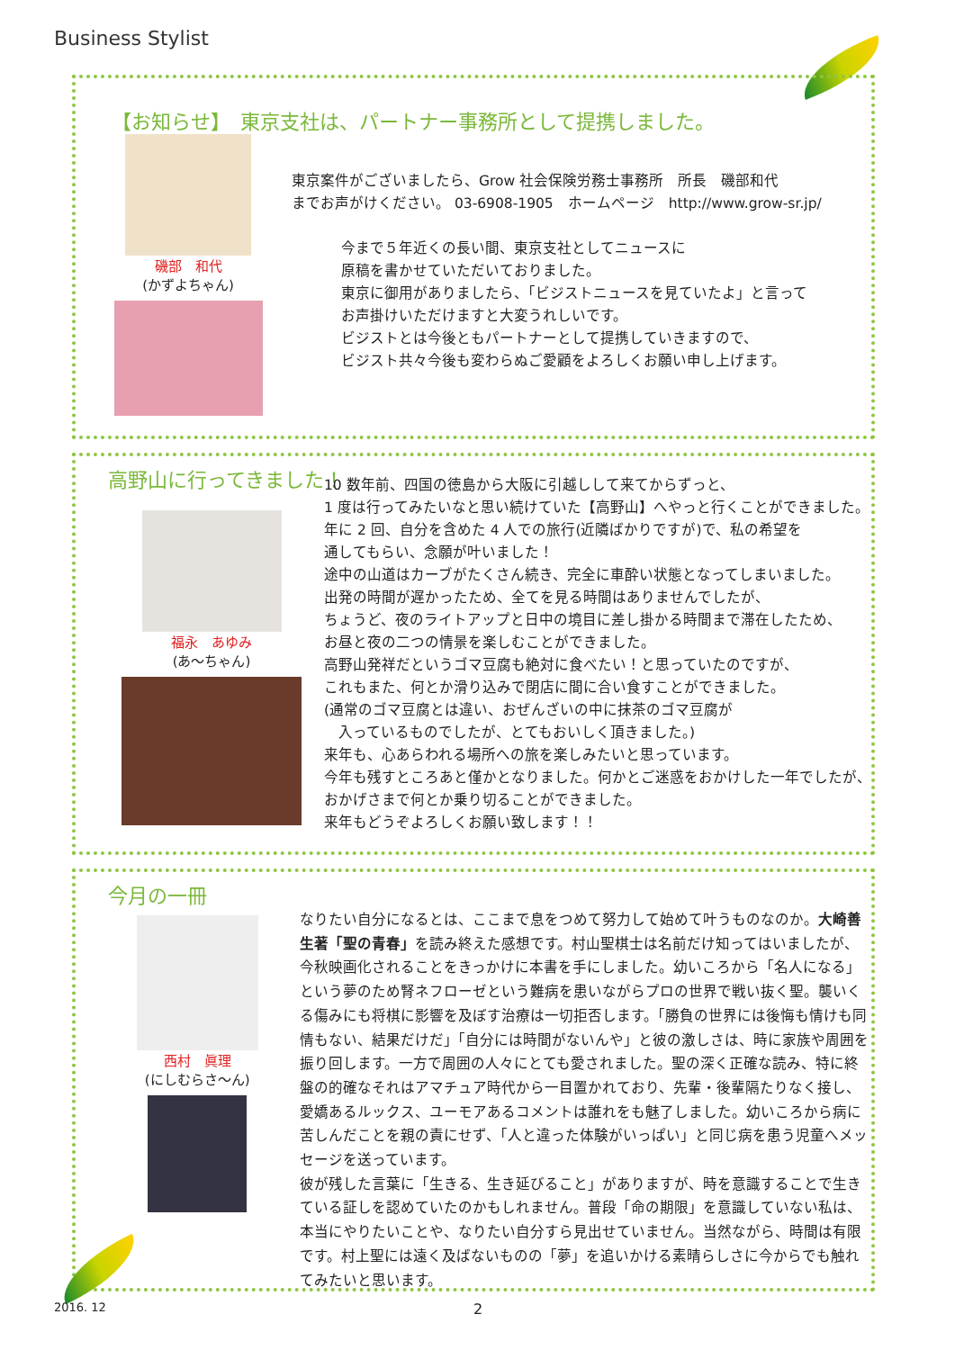Business Stylist
【お知らせ】　東京支社は、パートナー事務所として提携しました。
磯部　和代
(かずよちゃん)
東京案件がございましたら、Grow 社会保険労務士事務所　所長　磯部和代
までお声がけください。 03-6908-1905　ホームページ　http://www.grow-sr.jp/
今まで５年近くの長い間、東京支社としてニュースに
原稿を書かせていただいておりました。
東京に御用がありましたら、「ビジストニュースを見ていたよ」と言って
お声掛けいただけますと大変うれしいです。
ビジストとは今後ともパートナーとして提携していきますので、
ビジスト共々今後も変わらぬご愛顧をよろしくお願い申し上げます。
高野山に行ってきました！
福永　あゆみ
(あ～ちゃん)
10 数年前、四国の徳島から大阪に引越しして来てからずっと、
1 度は行ってみたいなと思い続けていた【高野山】へやっと行くことができました。
年に 2 回、自分を含めた 4 人での旅行(近隣ばかりですが)で、私の希望を
通してもらい、念願が叶いました！
途中の山道はカーブがたくさん続き、完全に車酔い状態となってしまいました。
出発の時間が遅かったため、全てを見る時間はありませんでしたが、
ちょうど、夜のライトアップと日中の境目に差し掛かる時間まで滞在したため、
お昼と夜の二つの情景を楽しむことができました。
高野山発祥だというゴマ豆腐も絶対に食べたい！と思っていたのですが、
これもまた、何とか滑り込みで閉店に間に合い食すことができました。
(通常のゴマ豆腐とは違い、おぜんざいの中に抹茶のゴマ豆腐が
　入っているものでしたが、とてもおいしく頂きました。)
来年も、心あらわれる場所への旅を楽しみたいと思っています。
今年も残すところあと僅かとなりました。何かとご迷惑をおかけした一年でしたが、
おかげさまで何とか乗り切ることができました。
来年もどうぞよろしくお願い致します！！
今月の一冊
西村　眞理
(にしむらさ～ん)
なりたい自分になるとは、ここまで息をつめて努力して始めて叶うものなのか。大崎善生著「聖の青春」を読み終えた感想です。村山聖棋士は名前だけ知ってはいましたが、今秋映画化されることをきっかけに本書を手にしました。幼いころから「名人になる」という夢のため腎ネフローゼという難病を患いながらプロの世界で戦い抜く聖。襲いくる傷みにも将棋に影響を及ぼす治療は一切拒否します。「勝負の世界には後悔も情けも同情もない、結果だけだ」「自分には時間がないんや」と彼の激しさは、時に家族や周囲を振り回します。一方で周囲の人々にとても愛されました。聖の深く正確な読み、特に終盤の的確なそれはアマチュア時代から一目置かれており、先輩・後輩隔たりなく接し、愛嬌あるルックス、ユーモアあるコメントは誰れをも魅了しました。幼いころから病に苦しんだことを親の責にせず、「人と違った体験がいっぱい」と同じ病を患う児童へメッセージを送っています。
彼が残した言葉に「生きる、生き延びること」がありますが、時を意識することで生きている証しを認めていたのかもしれません。普段「命の期限」を意識していない私は、本当にやりたいことや、なりたい自分すら見出せていません。当然ながら、時間は有限です。村上聖には遠く及ばないものの「夢」を追いかける素晴らしさに今からでも触れてみたいと思います。
2016. 12 2